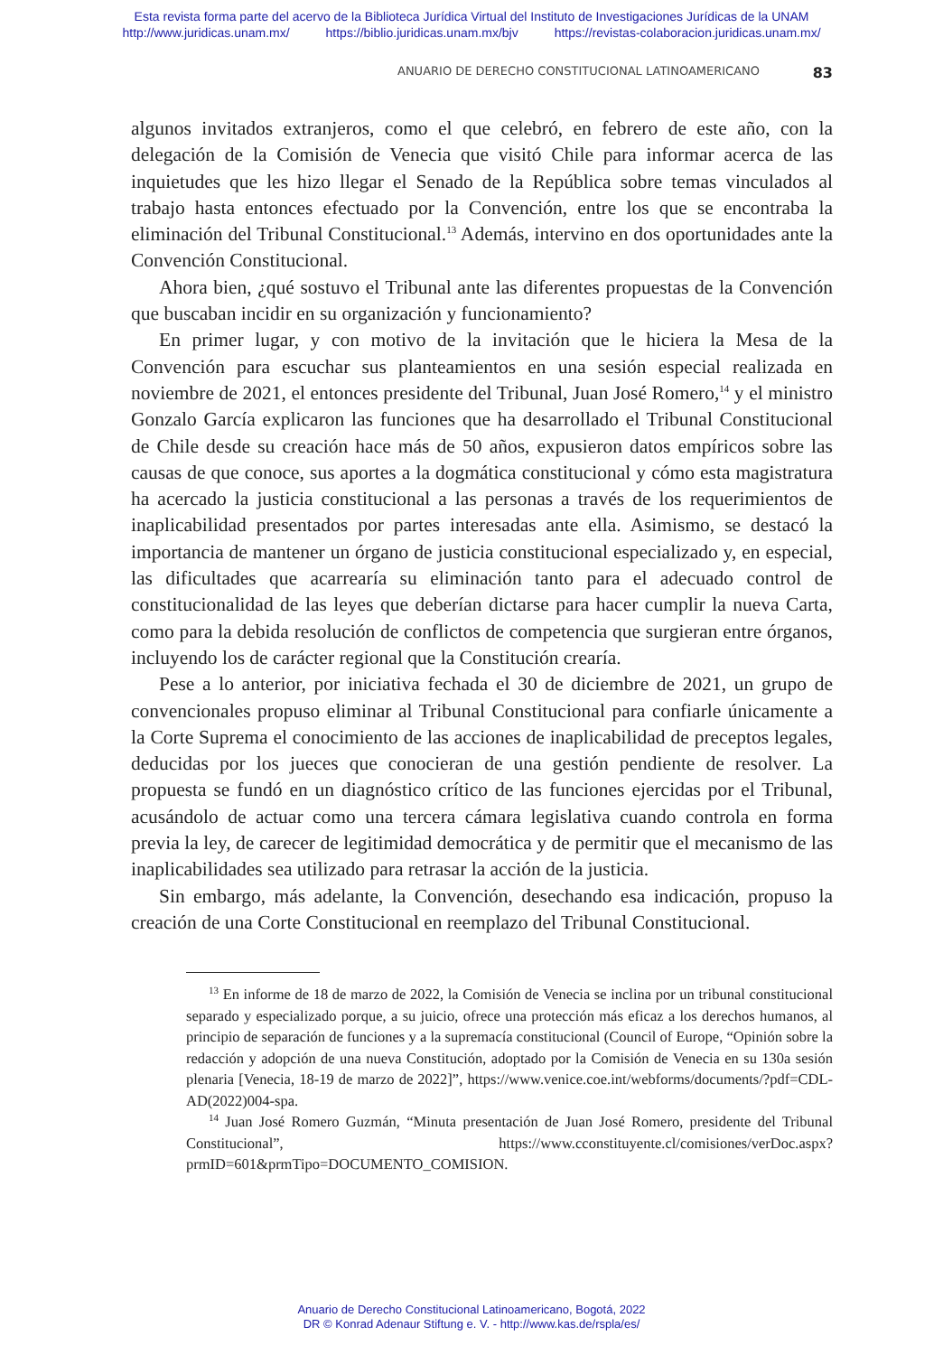Esta revista forma parte del acervo de la Biblioteca Jurídica Virtual del Instituto de Investigaciones Jurídicas de la UNAM
http://www.juridicas.unam.mx/ https://biblio.juridicas.unam.mx/bjv https://revistas-colaboracion.juridicas.unam.mx/
ANUARIO DE DERECHO CONSTITUCIONAL LATINOAMERICANO 83
algunos invitados extranjeros, como el que celebró, en febrero de este año, con la delegación de la Comisión de Venecia que visitó Chile para informar acerca de las inquietudes que les hizo llegar el Senado de la República sobre temas vinculados al trabajo hasta entonces efectuado por la Convención, entre los que se encontraba la eliminación del Tribunal Constitucional.<sup>13</sup> Además, intervino en dos oportunidades ante la Convención Constitucional.
Ahora bien, ¿qué sostuvo el Tribunal ante las diferentes propuestas de la Convención que buscaban incidir en su organización y funcionamiento?
En primer lugar, y con motivo de la invitación que le hiciera la Mesa de la Convención para escuchar sus planteamientos en una sesión especial realizada en noviembre de 2021, el entonces presidente del Tribunal, Juan José Romero,<sup>14</sup> y el ministro Gonzalo García explicaron las funciones que ha desarrollado el Tribunal Constitucional de Chile desde su creación hace más de 50 años, expusieron datos empíricos sobre las causas de que conoce, sus aportes a la dogmática constitucional y cómo esta magistratura ha acercado la justicia constitucional a las personas a través de los requerimientos de inaplicabilidad presentados por partes interesadas ante ella. Asimismo, se destacó la importancia de mantener un órgano de justicia constitucional especializado y, en especial, las dificultades que acarrearía su eliminación tanto para el adecuado control de constitucionalidad de las leyes que deberían dictarse para hacer cumplir la nueva Carta, como para la debida resolución de conflictos de competencia que surgieran entre órganos, incluyendo los de carácter regional que la Constitución crearía.
Pese a lo anterior, por iniciativa fechada el 30 de diciembre de 2021, un grupo de convencionales propuso eliminar al Tribunal Constitucional para confiarle únicamente a la Corte Suprema el conocimiento de las acciones de inaplicabilidad de preceptos legales, deducidas por los jueces que conocieran de una gestión pendiente de resolver. La propuesta se fundó en un diagnóstico crítico de las funciones ejercidas por el Tribunal, acusándolo de actuar como una tercera cámara legislativa cuando controla en forma previa la ley, de carecer de legitimidad democrática y de permitir que el mecanismo de las inaplicabilidades sea utilizado para retrasar la acción de la justicia.
Sin embargo, más adelante, la Convención, desechando esa indicación, propuso la creación de una Corte Constitucional en reemplazo del Tribunal Constitucional.
<sup>13</sup> En informe de 18 de marzo de 2022, la Comisión de Venecia se inclina por un tribunal constitucional separado y especializado porque, a su juicio, ofrece una protección más eficaz a los derechos humanos, al principio de separación de funciones y a la supremacía constitucional (Council of Europe, “Opinión sobre la redacción y adopción de una nueva Constitución, adoptado por la Comisión de Venecia en su 130a sesión plenaria [Venecia, 18-19 de marzo de 2022]”, https://www.venice.coe.int/webforms/documents/?pdf=CDL-AD(2022)004-spa.
<sup>14</sup> Juan José Romero Guzmán, “Minuta presentación de Juan José Romero, presidente del Tribunal Constitucional”, https://www.cconstituyente.cl/comisiones/verDoc.aspx?prmID=601&prmTipo=DOCUMENTO_COMISION.
Anuario de Derecho Constitucional Latinoamericano, Bogotá, 2022
DR © Konrad Adenaur Stiftung e. V. - http://www.kas.de/rspla/es/